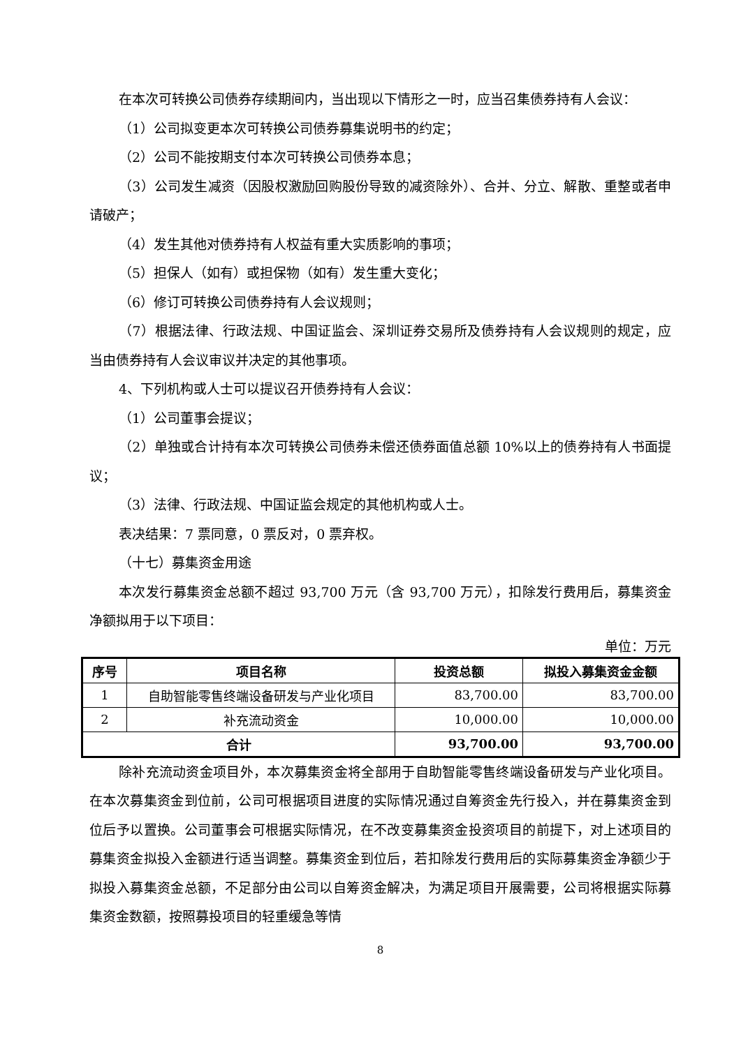在本次可转换公司债券存续期间内，当出现以下情形之一时，应当召集债券持有人会议：
（1）公司拟变更本次可转换公司债券募集说明书的约定；
（2）公司不能按期支付本次可转换公司债券本息；
（3）公司发生减资（因股权激励回购股份导致的减资除外）、合并、分立、解散、重整或者申请破产；
（4）发生其他对债券持有人权益有重大实质影响的事项；
（5）担保人（如有）或担保物（如有）发生重大变化；
（6）修订可转换公司债券持有人会议规则；
（7）根据法律、行政法规、中国证监会、深圳证券交易所及债券持有人会议规则的规定，应当由债券持有人会议审议并决定的其他事项。
4、下列机构或人士可以提议召开债券持有人会议：
（1）公司董事会提议；
（2）单独或合计持有本次可转换公司债券未偿还债券面值总额 10%以上的债券持有人书面提议；
（3）法律、行政法规、中国证监会规定的其他机构或人士。
表决结果：7 票同意，0 票反对，0 票弃权。
（十七）募集资金用途
本次发行募集资金总额不超过 93,700 万元（含 93,700 万元），扣除发行费用后，募集资金净额拟用于以下项目：
单位：万元
| 序号 | 项目名称 | 投资总额 | 拟投入募集资金金额 |
| --- | --- | --- | --- |
| 1 | 自助智能零售终端设备研发与产业化项目 | 83,700.00 | 83,700.00 |
| 2 | 补充流动资金 | 10,000.00 | 10,000.00 |
| 合计 | | 93,700.00 | 93,700.00 |
除补充流动资金项目外，本次募集资金将全部用于自助智能零售终端设备研发与产业化项目。在本次募集资金到位前，公司可根据项目进度的实际情况通过自筹资金先行投入，并在募集资金到位后予以置换。公司董事会可根据实际情况，在不改变募集资金投资项目的前提下，对上述项目的募集资金拟投入金额进行适当调整。募集资金到位后，若扣除发行费用后的实际募集资金净额少于拟投入募集资金总额，不足部分由公司以自筹资金解决，为满足项目开展需要，公司将根据实际募集资金数额，按照募投项目的轻重缓急等情
8